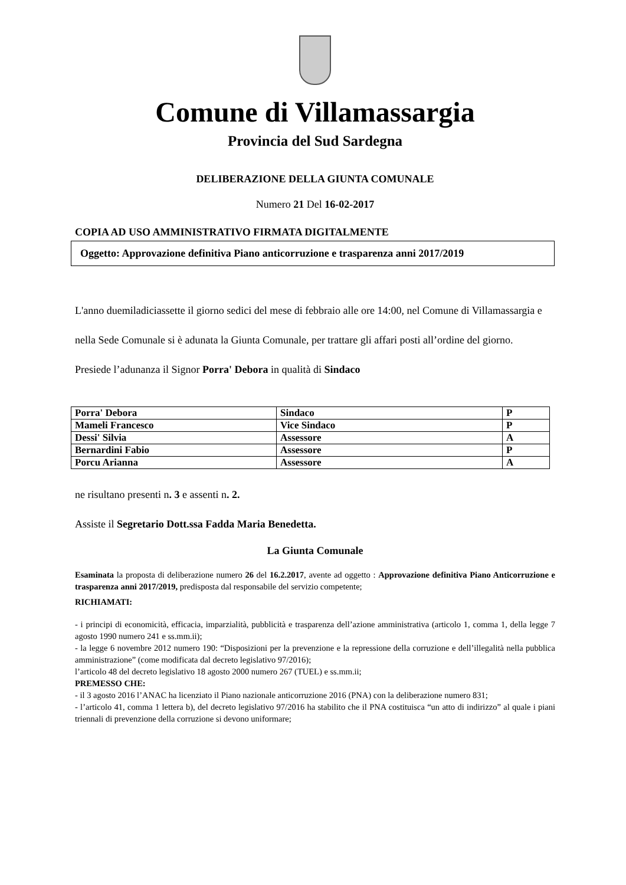Comune di Villamassargia
Provincia del Sud Sardegna
DELIBERAZIONE DELLA GIUNTA COMUNALE
Numero 21 Del 16-02-2017
COPIA AD USO AMMINISTRATIVO FIRMATA DIGITALMENTE
Oggetto: Approvazione definitiva Piano anticorruzione e trasparenza anni 2017/2019
L'anno duemiladiciassette il giorno sedici del mese di febbraio alle ore 14:00, nel Comune di Villamassargia e nella Sede Comunale si è adunata la Giunta Comunale, per trattare gli affari posti all’ordine del giorno.
Presiede l’adunanza il Signor Porra' Debora in qualità di Sindaco
| Porra' Debora | Sindaco | P |
| Mameli Francesco | Vice Sindaco | P |
| Dessi' Silvia | Assessore | A |
| Bernardini Fabio | Assessore | P |
| Porcu Arianna | Assessore | A |
ne risultano presenti n. 3 e assenti n. 2.
Assiste il Segretario Dott.ssa Fadda Maria Benedetta.
La Giunta Comunale
Esaminata la proposta di deliberazione numero 26 del 16.2.2017, avente ad oggetto : Approvazione definitiva Piano Anticorruzione e trasparenza anni 2017/2019, predisposta dal responsabile del servizio competente;
RICHIAMATI:
- i principi di economicità, efficacia, imparzialità, pubblicità e trasparenza dell’azione amministrativa (articolo 1, comma 1, della legge 7 agosto 1990 numero 241 e ss.mm.ii);
- la legge 6 novembre 2012 numero 190: “Disposizioni per la prevenzione e la repressione della corruzione e dell’illegalità nella pubblica amministrazione” (come modificata dal decreto legislativo 97/2016);
l’articolo 48 del decreto legislativo 18 agosto 2000 numero 267 (TUEL) e ss.mm.ii;
PREMESSO CHE:
- il 3 agosto 2016 l’ANAC ha licenziato il Piano nazionale anticorruzione 2016 (PNA) con la deliberazione numero 831;
- l’articolo 41, comma 1 lettera b), del decreto legislativo 97/2016 ha stabilito che il PNA costituisca “un atto di indirizzo” al quale i piani triennali di prevenzione della corruzione si devono uniformare;